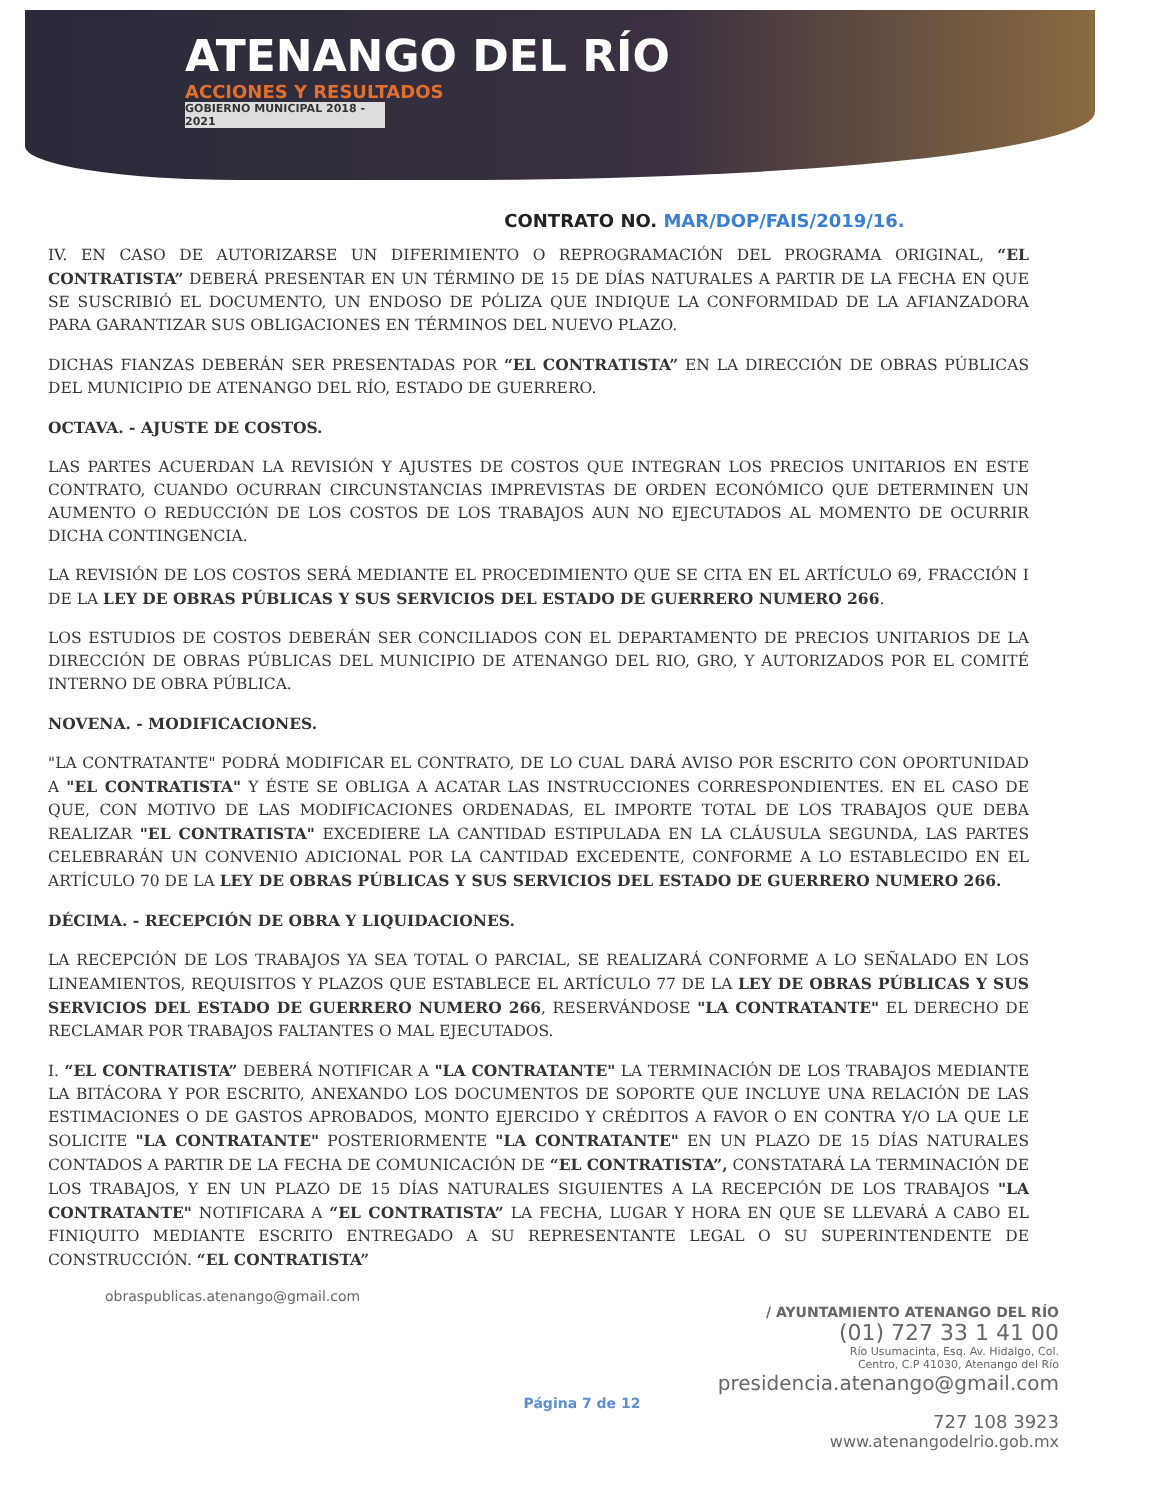ATENANGO DEL RÍO
ACCIONES Y RESULTADOS
GOBIERNO MUNICIPAL 2018 - 2021
CONTRATO NO. MAR/DOP/FAIS/2019/16.
IV. EN CASO DE AUTORIZARSE UN DIFERIMIENTO O REPROGRAMACIÓN DEL PROGRAMA ORIGINAL, “EL CONTRATISTA” DEBERÁ PRESENTAR EN UN TÉRMINO DE 15 DE DÍAS NATURALES A PARTIR DE LA FECHA EN QUE SE SUSCRIBIÓ EL DOCUMENTO, UN ENDOSO DE PÓLIZA QUE INDIQUE LA CONFORMIDAD DE LA AFIANZADORA PARA GARANTIZAR SUS OBLIGACIONES EN TÉRMINOS DEL NUEVO PLAZO.
DICHAS FIANZAS DEBERÁN SER PRESENTADAS POR “EL CONTRATISTA” EN LA DIRECCIÓN DE OBRAS PÚBLICAS DEL MUNICIPIO DE ATENANGO DEL RÍO, ESTADO DE GUERRERO.
OCTAVA. - AJUSTE DE COSTOS.
LAS PARTES ACUERDAN LA REVISIÓN Y AJUSTES DE COSTOS QUE INTEGRAN LOS PRECIOS UNITARIOS EN ESTE CONTRATO, CUANDO OCURRAN CIRCUNSTANCIAS IMPREVISTAS DE ORDEN ECONÓMICO QUE DETERMINEN UN AUMENTO O REDUCCIÓN DE LOS COSTOS DE LOS TRABAJOS AUN NO EJECUTADOS AL MOMENTO DE OCURRIR DICHA CONTINGENCIA.
LA REVISIÓN DE LOS COSTOS SERÁ MEDIANTE EL PROCEDIMIENTO QUE SE CITA EN EL ARTÍCULO 69, FRACCIÓN I DE LA LEY DE OBRAS PÚBLICAS Y SUS SERVICIOS DEL ESTADO DE GUERRERO NUMERO 266.
LOS ESTUDIOS DE COSTOS DEBERÁN SER CONCILIADOS CON EL DEPARTAMENTO DE PRECIOS UNITARIOS DE LA DIRECCIÓN DE OBRAS PÚBLICAS DEL MUNICIPIO DE ATENANGO DEL RIO, GRO, Y AUTORIZADOS POR EL COMITÉ INTERNO DE OBRA PÚBLICA.
NOVENA. - MODIFICACIONES.
"LA CONTRATANTE" PODRÁ MODIFICAR EL CONTRATO, DE LO CUAL DARÁ AVISO POR ESCRITO CON OPORTUNIDAD A "EL CONTRATISTA" Y ÉSTE SE OBLIGA A ACATAR LAS INSTRUCCIONES CORRESPONDIENTES. EN EL CASO DE QUE, CON MOTIVO DE LAS MODIFICACIONES ORDENADAS, EL IMPORTE TOTAL DE LOS TRABAJOS QUE DEBA REALIZAR "EL CONTRATISTA" EXCEDIERE LA CANTIDAD ESTIPULADA EN LA CLÁUSULA SEGUNDA, LAS PARTES CELEBRARÁN UN CONVENIO ADICIONAL POR LA CANTIDAD EXCEDENTE, CONFORME A LO ESTABLECIDO EN EL ARTÍCULO 70 DE LA LEY DE OBRAS PÚBLICAS Y SUS SERVICIOS DEL ESTADO DE GUERRERO NUMERO 266.
DÉCIMA. - RECEPCIÓN DE OBRA Y LIQUIDACIONES.
LA RECEPCIÓN DE LOS TRABAJOS YA SEA TOTAL O PARCIAL, SE REALIZARÁ CONFORME A LO SEÑALADO EN LOS LINEAMIENTOS, REQUISITOS Y PLAZOS QUE ESTABLECE EL ARTÍCULO 77 DE LA LEY DE OBRAS PÚBLICAS Y SUS SERVICIOS DEL ESTADO DE GUERRERO NUMERO 266, RESERVÁNDOSE "LA CONTRATANTE" EL DERECHO DE RECLAMAR POR TRABAJOS FALTANTES O MAL EJECUTADOS.
I. “EL CONTRATISTA” DEBERÁ NOTIFICAR A "LA CONTRATANTE" LA TERMINACIÓN DE LOS TRABAJOS MEDIANTE LA BITÁCORA Y POR ESCRITO, ANEXANDO LOS DOCUMENTOS DE SOPORTE QUE INCLUYE UNA RELACIÓN DE LAS ESTIMACIONES O DE GASTOS APROBADOS, MONTO EJERCIDO Y CRÉDITOS A FAVOR O EN CONTRA Y/O LA QUE LE SOLICITE "LA CONTRATANTE" POSTERIORMENTE "LA CONTRATANTE" EN UN PLAZO DE 15 DÍAS NATURALES CONTADOS A PARTIR DE LA FECHA DE COMUNICACIÓN DE “EL CONTRATISTA”, CONSTATARÁ LA TERMINACIÓN DE LOS TRABAJOS, Y EN UN PLAZO DE 15 DÍAS NATURALES SIGUIENTES A LA RECEPCIÓN DE LOS TRABAJOS "LA CONTRATANTE" NOTIFICARA A “EL CONTRATISTA” LA FECHA, LUGAR Y HORA EN QUE SE LLEVARÁ A CABO EL FINIQUITO MEDIANTE ESCRITO ENTREGADO A SU REPRESENTANTE LEGAL O SU SUPERINTENDENTE DE CONSTRUCCIÓN. “EL CONTRATISTA”
obraspublicas.atenango@gmail.com
/ AYUNTAMIENTO ATENANGO DEL RÍO
(01) 727 33 1 41 00
Río Usumacinta, Esq. Av. Hidalgo, Col.
Centro, C.P 41030, Atenango del Río
presidencia.atenango@gmail.com
Página 7 de 12
727 108 3923
www.atenangodelrio.gob.mx